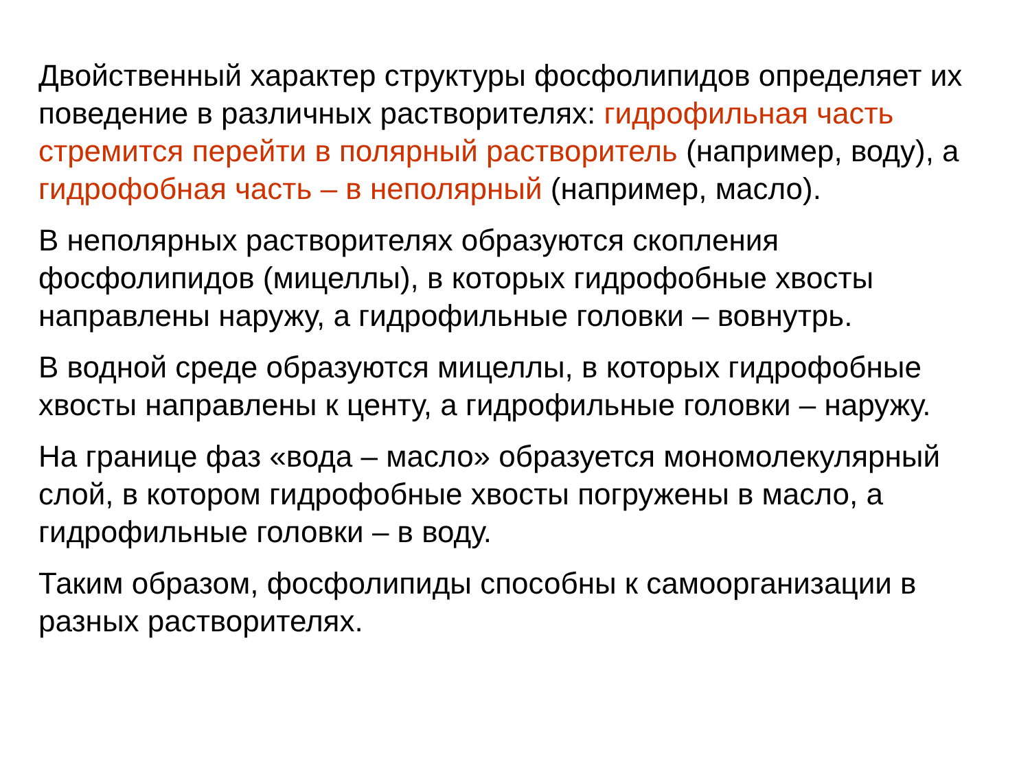Двойственный характер структуры фосфолипидов определяет их поведение в различных растворителях: гидрофильная часть стремится перейти в полярный растворитель (например, воду), а гидрофобная часть – в неполярный (например, масло).
В неполярных растворителях образуются скопления фосфолипидов (мицеллы), в которых гидрофобные хвосты направлены наружу, а гидрофильные головки – вовнутрь.
В водной среде образуются мицеллы, в которых гидрофобные хвосты направлены к центу, а гидрофильные головки – наружу.
На границе фаз «вода – масло» образуется мономолекулярный слой, в котором гидрофобные хвосты погружены в масло, а гидрофильные головки – в воду.
Таким образом, фосфолипиды способны к самоорганизации в разных растворителях.